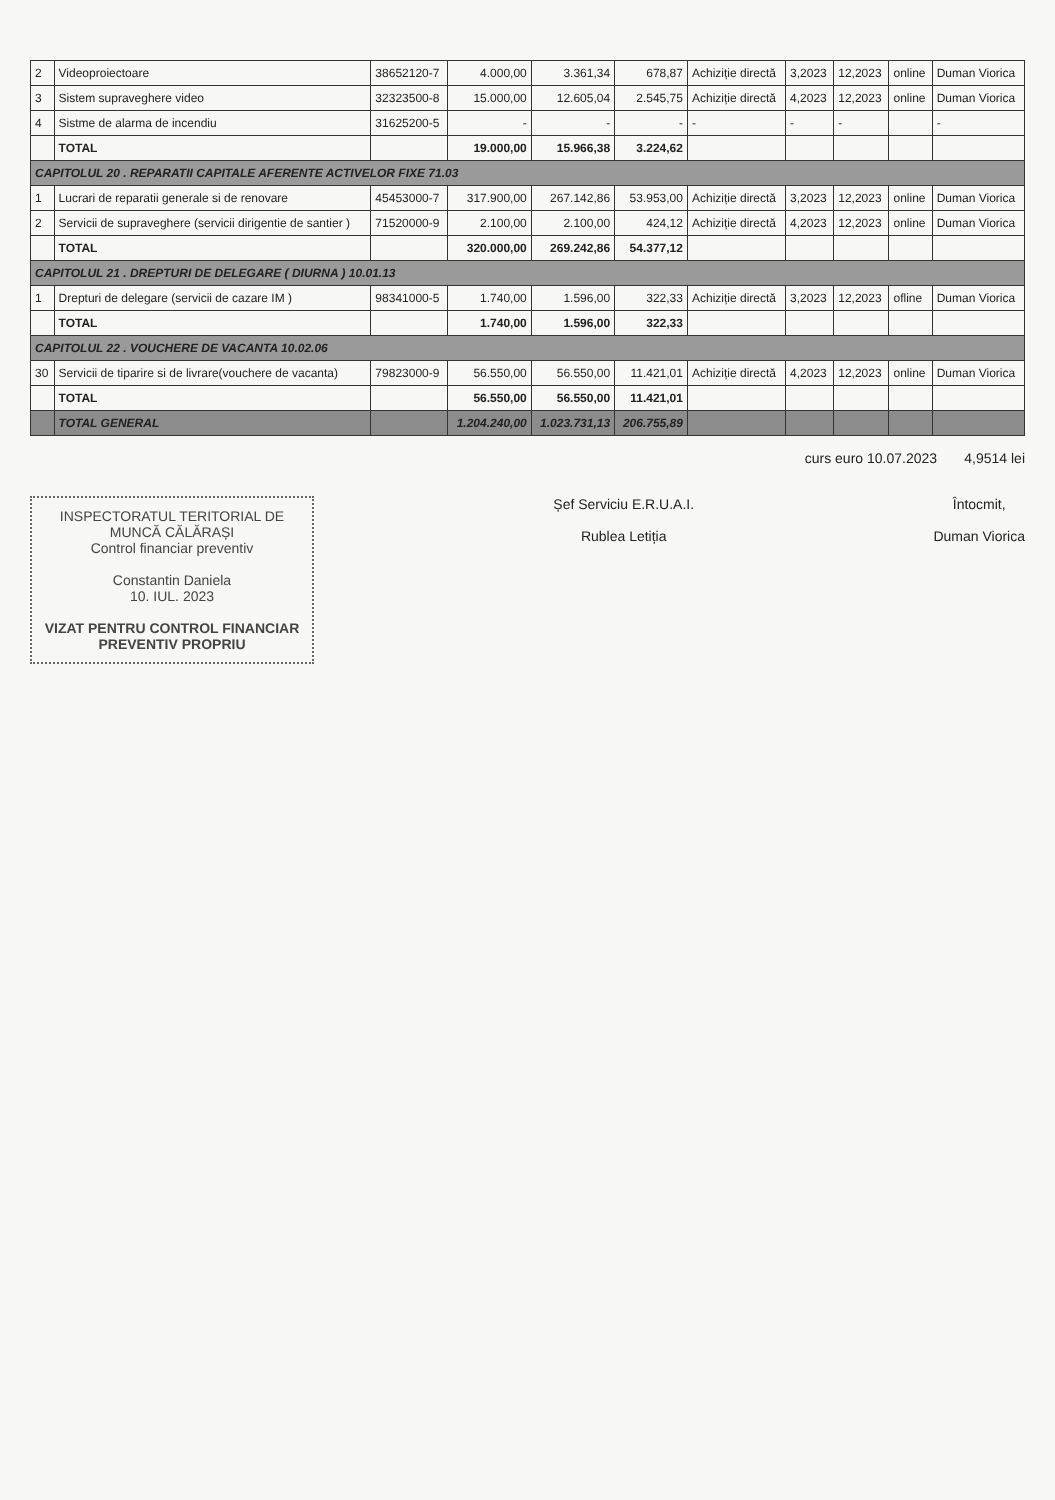| 2 | Videoproiectoare | 38652120-7 | 4.000,00 | 3.361,34 | 678,87 | Achiziție directă | 3,2023 | 12,2023 | online | Duman Viorica |
| 3 | Sistem supraveghere video | 32323500-8 | 15.000,00 | 12.605,04 | 2.545,75 | Achiziție directă | 4,2023 | 12,2023 | online | Duman Viorica |
| 4 | Sistme de alarma de incendiu | 31625200-5 | - | - | - | - | - | - | | - |
| | TOTAL | | 19.000,00 | 15.966,38 | 3.224,62 | | | | | |
| CAPITOLUL 20 . REPARATII CAPITALE AFERENTE ACTIVELOR FIXE 71.03 | | | | | | | | | | |
| 1 | Lucrari de reparatii generale si de renovare | 45453000-7 | 317.900,00 | 267.142,86 | 53.953,00 | Achiziție directă | 3,2023 | 12,2023 | online | Duman Viorica |
| 2 | Servicii de supraveghere (servicii dirigentie de santier ) | 71520000-9 | 2.100,00 | 2.100,00 | 424,12 | Achiziție directă | 4,2023 | 12,2023 | online | Duman Viorica |
| | TOTAL | | 320.000,00 | 269.242,86 | 54.377,12 | | | | | |
| CAPITOLUL 21 . DREPTURI DE DELEGARE ( DIURNA ) 10.01.13 | | | | | | | | | | |
| 1 | Drepturi de delegare (servicii de cazare IM ) | 98341000-5 | 1.740,00 | 1.596,00 | 322,33 | Achiziție directă | 3,2023 | 12,2023 | ofline | Duman Viorica |
| | TOTAL | | 1.740,00 | 1.596,00 | 322,33 | | | | | |
| CAPITOLUL 22 . VOUCHERE DE VACANTA 10.02.06 | | | | | | | | | | |
| 30 | Servicii de tiparire si de livrare(vouchere de vacanta) | 79823000-9 | 56.550,00 | 56.550,00 | 11.421,01 | Achiziție directă | 4,2023 | 12,2023 | online | Duman Viorica |
| | TOTAL | | 56.550,00 | 56.550,00 | 11.421,01 | | | | | |
| | TOTAL GENERAL | | 1.204.240,00 | 1.023.731,13 | 206.755,89 | | | | | |
curs euro 10.07.2023 4,9514 lei
INSPECTORATUL TERITORIAL DE MUNCĂ CĂLĂRAȘI
Control financiar preventiv
Constantin Daniela
10. IUL. 2023
VIZAT PENTRU CONTROL FINANCIAR PREVENTIV PROPRIU
Șef Serviciu E.R.U.A.I.
Rublea Letiția
Întocmit,
Duman Viorica